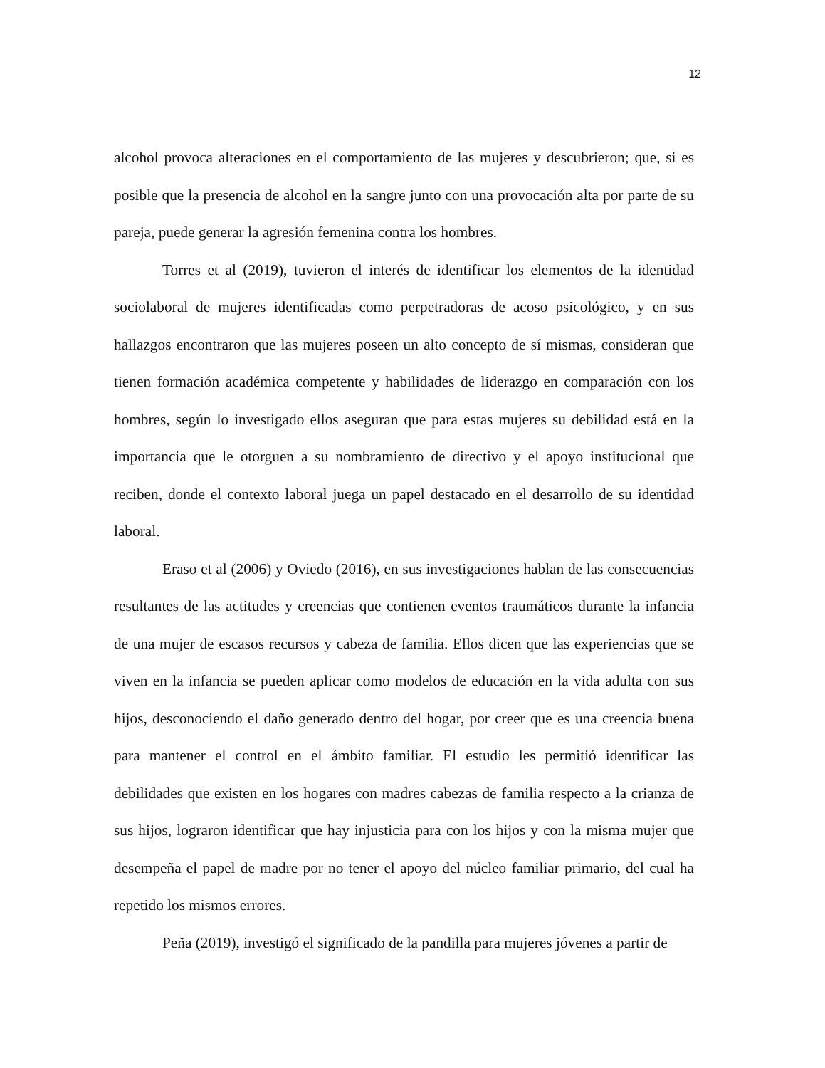12
alcohol provoca alteraciones en el comportamiento de las mujeres y descubrieron; que, si es posible que la presencia de alcohol en la sangre junto con una provocación alta por parte de su pareja, puede generar la agresión femenina contra los hombres.
Torres et al (2019), tuvieron el interés de identificar los elementos de la identidad sociolaboral de mujeres identificadas como perpetradoras de acoso psicológico, y en sus hallazgos encontraron que las mujeres poseen un alto concepto de sí mismas, consideran que tienen formación académica competente y habilidades de liderazgo en comparación con los hombres, según lo investigado ellos aseguran que para estas mujeres su debilidad está en la importancia que le otorguen a su nombramiento de directivo y el apoyo institucional que reciben, donde el contexto laboral juega un papel destacado en el desarrollo de su identidad laboral.
Eraso et al (2006) y Oviedo (2016), en sus investigaciones hablan de las consecuencias resultantes de las actitudes y creencias que contienen eventos traumáticos durante la infancia de una mujer de escasos recursos y cabeza de familia. Ellos dicen que las experiencias que se viven en la infancia se pueden aplicar como modelos de educación en la vida adulta con sus hijos, desconociendo el daño generado dentro del hogar, por creer que es una creencia buena para mantener el control en el ámbito familiar. El estudio les permitió identificar las debilidades que existen en los hogares con madres cabezas de familia respecto a la crianza de sus hijos, lograron identificar que hay injusticia para con los hijos y con la misma mujer que desempeña el papel de madre por no tener el apoyo del núcleo familiar primario, del cual ha repetido los mismos errores.
Peña (2019), investigó el significado de la pandilla para mujeres jóvenes a partir de